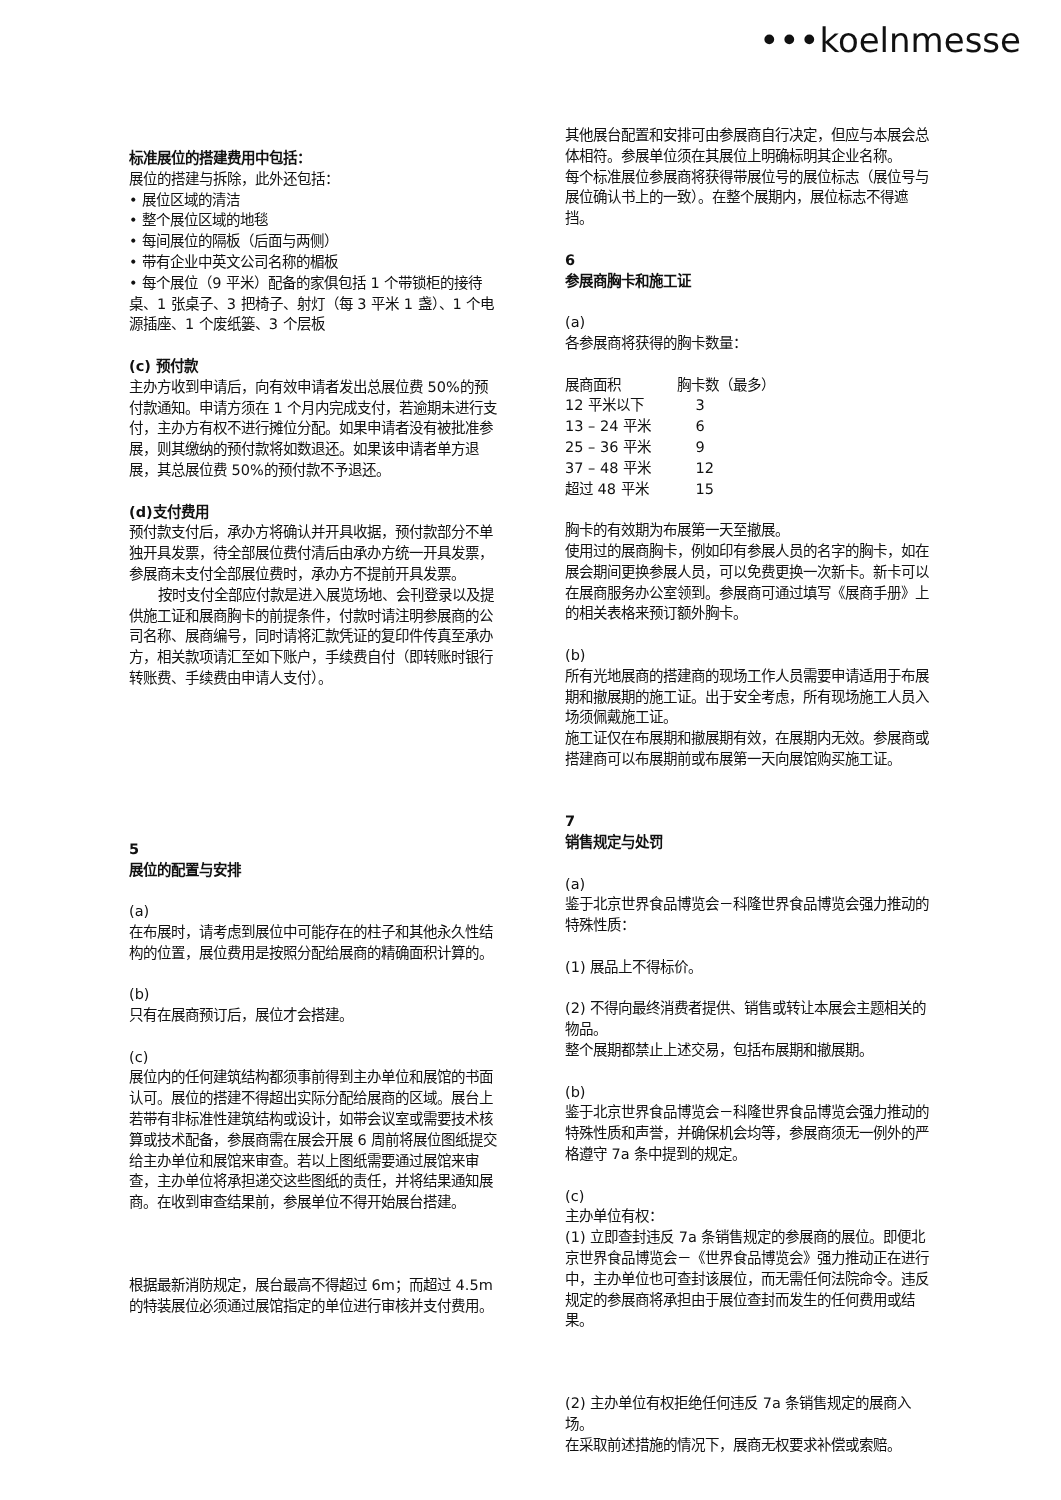•••koelnmesse
标准展位的搭建费用中包括：
展位的搭建与拆除，此外还包括：
• 展位区域的清洁
• 整个展位区域的地毯
• 每间展位的隔板（后面与两侧）
• 带有企业中英文公司名称的楣板
• 每个展位（9 平米）配备的家俱包括 1 个带锁柜的接待桌、1 张桌子、3 把椅子、射灯（每 3 平米 1 盏）、1 个电源插座、1 个废纸篓、3 个层板
(c) 预付款
主办方收到申请后，向有效申请者发出总展位费 50%的预付款通知。申请方须在 1 个月内完成支付，若逾期未进行支付，主办方有权不进行摊位分配。如果申请者没有被批准参展，则其缴纳的预付款将如数退还。如果该申请者单方退展，其总展位费 50%的预付款不予退还。
(d)支付费用
预付款支付后，承办方将确认并开具收据，预付款部分不单独开具发票，待全部展位费付清后由承办方统一开具发票，参展商未支付全部展位费时，承办方不提前开具发票。
按时支付全部应付款是进入展览场地、会刊登录以及提供施工证和展商胸卡的前提条件，付款时请注明参展商的公司名称、展商编号，同时请将汇款凭证的复印件传真至承办方，相关款项请汇至如下账户，手续费自付（即转账时银行转账费、手续费由申请人支付）。
5
展位的配置与安排
(a)
在布展时，请考虑到展位中可能存在的柱子和其他永久性结构的位置，展位费用是按照分配给展商的精确面积计算的。
(b)
只有在展商预订后，展位才会搭建。
(c)
展位内的任何建筑结构都须事前得到主办单位和展馆的书面认可。展位的搭建不得超出实际分配给展商的区域。展台上若带有非标准性建筑结构或设计，如带会议室或需要技术核算或技术配备，参展商需在展会开展 6 周前将展位图纸提交给主办单位和展馆来审查。若以上图纸需要通过展馆来审查，主办单位将承担递交这些图纸的责任，并将结果通知展商。在收到审查结果前，参展单位不得开始展台搭建。
根据最新消防规定，展台最高不得超过 6m；而超过 4.5m 的特装展位必须通过展馆指定的单位进行审核并支付费用。
其他展台配置和安排可由参展商自行决定，但应与本展会总体相符。参展单位须在其展位上明确标明其企业名称。
每个标准展位参展商将获得带展位号的展位标志（展位号与展位确认书上的一致）。在整个展期内，展位标志不得遮挡。
6
参展商胸卡和施工证
(a)
各参展商将获得的胸卡数量：
| 展商面积 | 胸卡数（最多） |
| 12 平米以下 | 3 |
| 13 – 24 平米 | 6 |
| 25 – 36 平米 | 9 |
| 37 – 48 平米 | 12 |
| 超过 48 平米 | 15 |
胸卡的有效期为布展第一天至撤展。
使用过的展商胸卡，例如印有参展人员的名字的胸卡，如在展会期间更换参展人员，可以免费更换一次新卡。新卡可以在展商服务办公室领到。参展商可通过填写《展商手册》上的相关表格来预订额外胸卡。
(b)
所有光地展商的搭建商的现场工作人员需要申请适用于布展期和撤展期的施工证。出于安全考虑，所有现场施工人员入场须佩戴施工证。
施工证仅在布展期和撤展期有效，在展期内无效。参展商或搭建商可以布展期前或布展第一天向展馆购买施工证。
7
销售规定与处罚
(a)
鉴于北京世界食品博览会－科隆世界食品博览会强力推动的特殊性质：
(1) 展品上不得标价。
(2) 不得向最终消费者提供、销售或转让本展会主题相关的物品。
整个展期都禁止上述交易，包括布展期和撤展期。
(b)
鉴于北京世界食品博览会－科隆世界食品博览会强力推动的特殊性质和声誉，并确保机会均等，参展商须无一例外的严格遵守 7a 条中提到的规定。
(c)
主办单位有权：
(1) 立即查封违反 7a 条销售规定的参展商的展位。即便北京世界食品博览会－《世界食品博览会》强力推动正在进行中，主办单位也可查封该展位，而无需任何法院命令。违反规定的参展商将承担由于展位查封而发生的任何费用或结果。
(2) 主办单位有权拒绝任何违反 7a 条销售规定的展商入场。
在采取前述措施的情况下，展商无权要求补偿或索赔。